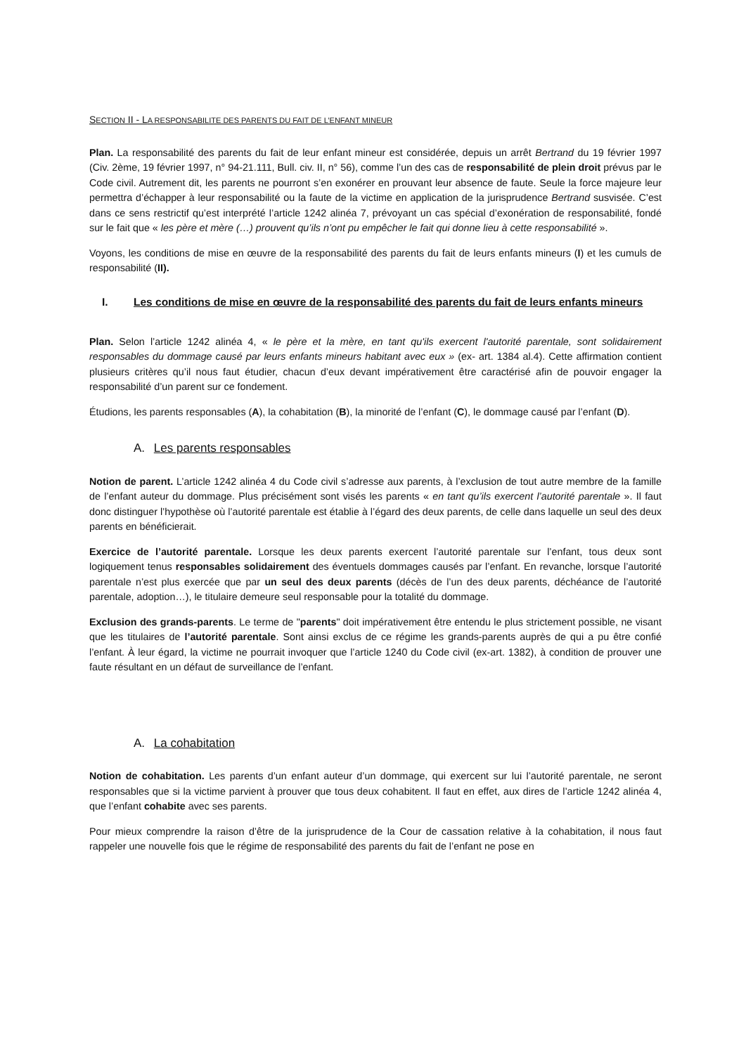SECTION II - LA RESPONSABILITE DES PARENTS DU FAIT DE L’ENFANT MINEUR
Plan. La responsabilité des parents du fait de leur enfant mineur est considérée, depuis un arrêt Bertrand du 19 février 1997 (Civ. 2ème, 19 février 1997, n° 94-21.111, Bull. civ. II, n° 56), comme l’un des cas de responsabilité de plein droit prévus par le Code civil. Autrement dit, les parents ne pourront s’en exonérer en prouvant leur absence de faute. Seule la force majeure leur permettra d’échapper à leur responsabilité ou la faute de la victime en application de la jurisprudence Bertrand susvisée. C’est dans ce sens restrictif qu’est interprété l’article 1242 alinéa 7, prévoyant un cas spécial d’exonération de responsabilité, fondé sur le fait que « les père et mère (…) prouvent qu’ils n’ont pu empêcher le fait qui donne lieu à cette responsabilité ».
Voyons, les conditions de mise en œuvre de la responsabilité des parents du fait de leurs enfants mineurs (I) et les cumuls de responsabilité (II).
I. Les conditions de mise en œuvre de la responsabilité des parents du fait de leurs enfants mineurs
Plan. Selon l’article 1242 alinéa 4, « le père et la mère, en tant qu'ils exercent l'autorité parentale, sont solidairement responsables du dommage causé par leurs enfants mineurs habitant avec eux » (ex- art. 1384 al.4). Cette affirmation contient plusieurs critères qu’il nous faut étudier, chacun d’eux devant impérativement être caractérisé afin de pouvoir engager la responsabilité d’un parent sur ce fondement.
Étudions, les parents responsables (A), la cohabitation (B), la minorité de l’enfant (C), le dommage causé par l’enfant (D).
A. Les parents responsables
Notion de parent. L’article 1242 alinéa 4 du Code civil s’adresse aux parents, à l’exclusion de tout autre membre de la famille de l’enfant auteur du dommage. Plus précisément sont visés les parents « en tant qu’ils exercent l’autorité parentale ». Il faut donc distinguer l’hypothèse où l’autorité parentale est établie à l’égard des deux parents, de celle dans laquelle un seul des deux parents en bénéficierait.
Exercice de l’autorité parentale. Lorsque les deux parents exercent l’autorité parentale sur l’enfant, tous deux sont logiquement tenus responsables solidairement des éventuels dommages causés par l’enfant. En revanche, lorsque l’autorité parentale n’est plus exercée que par un seul des deux parents (décès de l’un des deux parents, déchéance de l’autorité parentale, adoption…), le titulaire demeure seul responsable pour la totalité du dommage.
Exclusion des grands-parents. Le terme de "parents" doit impérativement être entendu le plus strictement possible, ne visant que les titulaires de l’autorité parentale. Sont ainsi exclus de ce régime les grands-parents auprès de qui a pu être confié l’enfant. À leur égard, la victime ne pourrait invoquer que l’article 1240 du Code civil (ex-art. 1382), à condition de prouver une faute résultant en un défaut de surveillance de l’enfant.
A. La cohabitation
Notion de cohabitation. Les parents d’un enfant auteur d’un dommage, qui exercent sur lui l’autorité parentale, ne seront responsables que si la victime parvient à prouver que tous deux cohabitent. Il faut en effet, aux dires de l’article 1242 alinéa 4, que l’enfant cohabite avec ses parents.
Pour mieux comprendre la raison d’être de la jurisprudence de la Cour de cassation relative à la cohabitation, il nous faut rappeler une nouvelle fois que le régime de responsabilité des parents du fait de l’enfant ne pose en